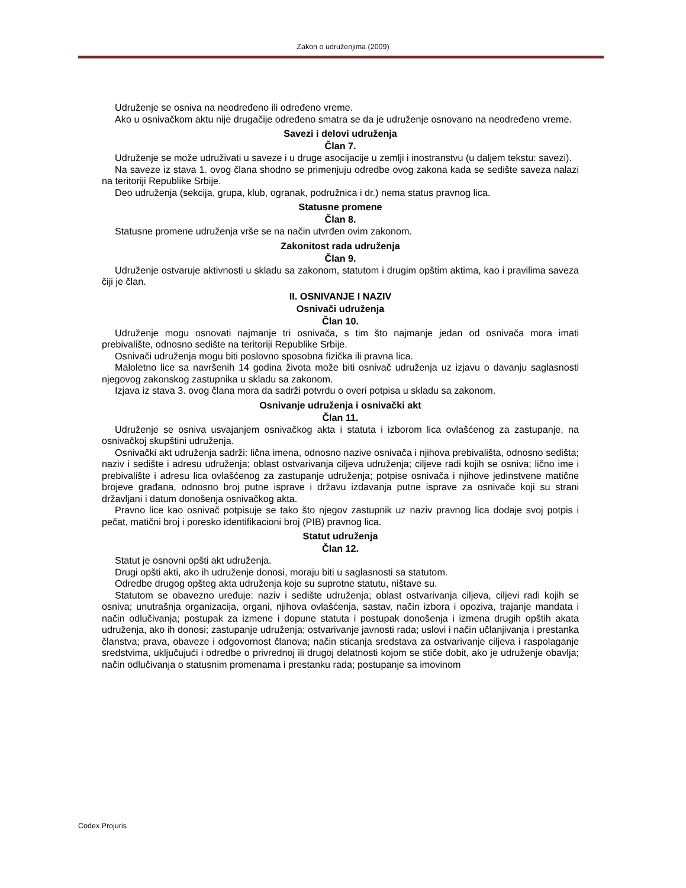Zakon o udruženjima (2009)
Udruženje se osniva na neodređeno ili određeno vreme.
Ako u osnivačkom aktu nije drugačije određeno smatra se da je udruženje osnovano na neodređeno vreme.
Savezi i delovi udruženja
Član 7.
Udruženje se može udruživati u saveze i u druge asocijacije u zemlji i inostranstvu (u daljem tekstu: savezi).
Na saveze iz stava 1. ovog člana shodno se primenjuju odredbe ovog zakona kada se sedište saveza nalazi na teritoriji Republike Srbije.
Deo udruženja (sekcija, grupa, klub, ogranak, podružnica i dr.) nema status pravnog lica.
Statusne promene
Član 8.
Statusne promene udruženja vrše se na način utvrđen ovim zakonom.
Zakonitost rada udruženja
Član 9.
Udruženje ostvaruje aktivnosti u skladu sa zakonom, statutom i drugim opštim aktima, kao i pravilima saveza čiji je član.
II. OSNIVANJE I NAZIV
Osnivači udruženja
Član 10.
Udruženje mogu osnovati najmanje tri osnivača, s tim što najmanje jedan od osnivača mora imati prebivalište, odnosno sedište na teritoriji Republike Srbije.
Osnivači udruženja mogu biti poslovno sposobna fizička ili pravna lica.
Maloletno lice sa navršenih 14 godina života može biti osnivač udruženja uz izjavu o davanju saglasnosti njegovog zakonskog zastupnika u skladu sa zakonom.
Izjava iz stava 3. ovog člana mora da sadrži potvrdu o overi potpisa u skladu sa zakonom.
Osnivanje udruženja i osnivački akt
Član 11.
Udruženje se osniva usvajanjem osnivačkog akta i statuta i izborom lica ovlašćenog za zastupanje, na osnivačkoj skupštini udruženja.
Osnivački akt udruženja sadrži: lična imena, odnosno nazive osnivača i njihova prebivališta, odnosno sedišta; naziv i sedište i adresu udruženja; oblast ostvarivanja ciljeva udruženja; ciljeve radi kojih se osniva; lično ime i prebivalište i adresu lica ovlašćenog za zastupanje udruženja; potpise osnivača i njihove jedinstvene matične brojeve građana, odnosno broj putne isprave i državu izdavanja putne isprave za osnivače koji su strani državljani i datum donošenja osnivačkog akta.
Pravno lice kao osnivač potpisuje se tako što njegov zastupnik uz naziv pravnog lica dodaje svoj potpis i pečat, matični broj i poresko identifikacioni broj (PIB) pravnog lica.
Statut udruženja
Član 12.
Statut je osnovni opšti akt udruženja.
Drugi opšti akti, ako ih udruženje donosi, moraju biti u saglasnosti sa statutom.
Odredbe drugog opšteg akta udruženja koje su suprotne statutu, ništave su.
Statutom se obavezno uređuje: naziv i sedište udruženja; oblast ostvarivanja ciljeva, ciljevi radi kojih se osniva; unutrašnja organizacija, organi, njihova ovlašćenja, sastav, način izbora i opoziva, trajanje mandata i način odlučivanja; postupak za izmene i dopune statuta i postupak donošenja i izmena drugih opštih akata udruženja, ako ih donosi; zastupanje udruženja; ostvarivanje javnosti rada; uslovi i način učlanjivanja i prestanka članstva; prava, obaveze i odgovornost članova; način sticanja sredstava za ostvarivanje ciljeva i raspolaganje sredstvima, uključujući i odredbe o privrednoj ili drugoj delatnosti kojom se stiče dobit, ako je udruženje obavlja; način odlučivanja o statusnim promenama i prestanku rada; postupanje sa imovinom
Codex Projuris